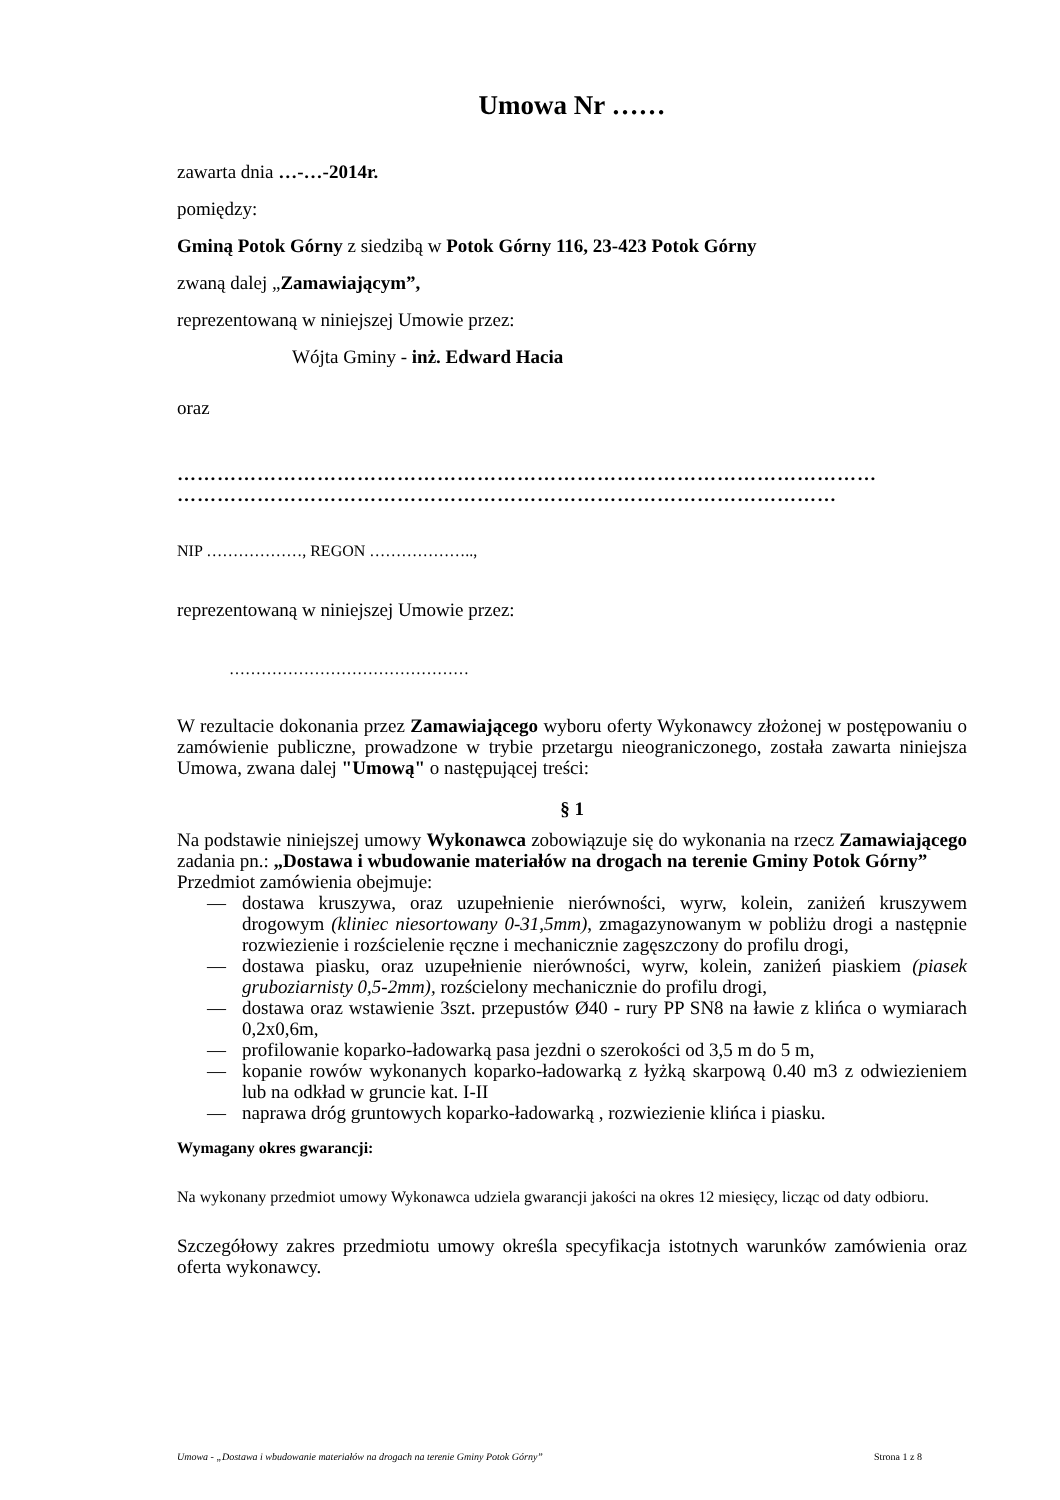Umowa Nr ……
zawarta dnia …-…-2014r.
pomiędzy:
Gminą Potok Górny z siedzibą w Potok Górny 116, 23-423 Potok Górny
zwaną dalej „Zamawiającym”,
reprezentowaną w niniejszej Umowie przez:
Wójta Gminy - inż. Edward Hacia
oraz
……………………………………………………………………………………………
………………………………………………………………………………………
NIP ………………, REGON ………………..,
reprezentowaną w niniejszej Umowie przez:
………………………………………
W rezultacie dokonania przez Zamawiającego wyboru oferty Wykonawcy złożonej w postępowaniu o zamówienie publiczne, prowadzone w trybie przetargu nieograniczonego, została zawarta niniejsza Umowa, zwana dalej "Umową" o następującej treści:
§ 1
Na podstawie niniejszej umowy Wykonawca zobowiązuje się do wykonania na rzecz Zamawiającego zadania pn.: „Dostawa i wbudowanie materiałów na drogach na terenie Gminy Potok Górny”
Przedmiot zamówienia obejmuje:
— dostawa kruszywa, oraz uzupełnienie nierówności, wyrw, kolein, zaniżeń kruszywem drogowym (kliniec niesortowany 0-31,5mm), zmagazynowanym w pobliżu drogi a następnie rozwiezienie i rozścielenie ręczne i mechanicznie zagęszczony do profilu drogi,
— dostawa piasku, oraz uzupełnienie nierówności, wyrw, kolein, zaniżeń piaskiem (piasek gruboziarnisty 0,5-2mm), rozścielony mechanicznie do profilu drogi,
— dostawa oraz wstawienie 3szt. przepustów Ø40 - rury PP SN8 na ławie z klińca o wymiarach 0,2x0,6m,
— profilowanie koparko-ładowarką pasa jezdni o szerokości od 3,5 m do 5 m,
— kopanie rowów wykonanych koparko-ładowarką z łyżką skarpową 0.40 m3 z odwiezieniem lub na odkład w gruncie kat. I-II
— naprawa dróg gruntowych koparko-ładowarką , rozwiezienie klińca i piasku.
Wymagany okres gwarancji:
Na wykonany przedmiot umowy Wykonawca udziela gwarancji jakości na okres 12 miesięcy, licząc od daty odbioru.
Szczegółowy zakres przedmiotu umowy określa specyfikacja istotnych warunków zamówienia oraz oferta wykonawcy.
Umowa - „Dostawa i wbudowanie materiałów na drogach na terenie Gminy Potok Górny” Strona 1 z 8